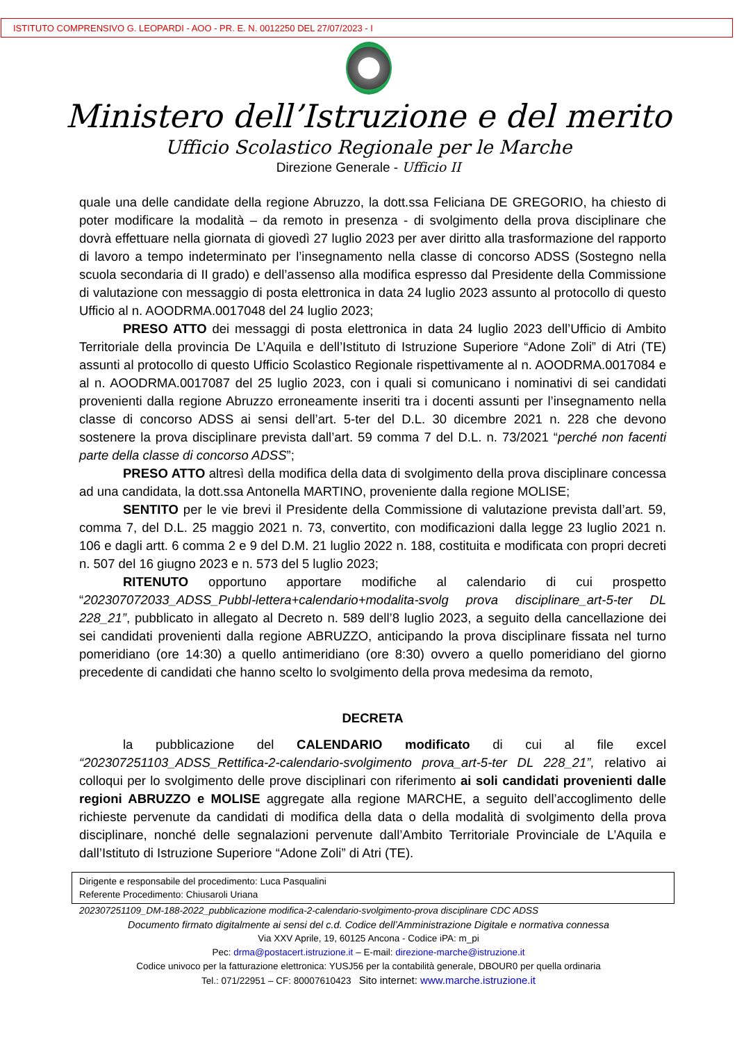ISTITUTO COMPRENSIVO G. LEOPARDI - AOO - PR. E. N. 0012250 DEL 27/07/2023 - I
Ministero dell’Istruzione e del merito
Ufficio Scolastico Regionale per le Marche
Direzione Generale - Ufficio II
quale una delle candidate della regione Abruzzo, la dott.ssa Feliciana DE GREGORIO, ha chiesto di poter modificare la modalità – da remoto in presenza - di svolgimento della prova disciplinare che dovrà effettuare nella giornata di giovedì 27 luglio 2023 per aver diritto alla trasformazione del rapporto di lavoro a tempo indeterminato per l’insegnamento nella classe di concorso ADSS (Sostegno nella scuola secondaria di II grado) e dell’assenso alla modifica espresso dal Presidente della Commissione di valutazione con messaggio di posta elettronica in data 24 luglio 2023 assunto al protocollo di questo Ufficio al n. AOODRMA.0017048 del 24 luglio 2023;
PRESO ATTO dei messaggi di posta elettronica in data 24 luglio 2023 dell’Ufficio di Ambito Territoriale della provincia De L’Aquila e dell’Istituto di Istruzione Superiore “Adone Zoli” di Atri (TE) assunti al protocollo di questo Ufficio Scolastico Regionale rispettivamente al n. AOODRMA.0017084 e al n. AOODRMA.0017087 del 25 luglio 2023, con i quali si comunicano i nominativi di sei candidati provenienti dalla regione Abruzzo erroneamente inseriti tra i docenti assunti per l’insegnamento nella classe di concorso ADSS ai sensi dell’art. 5-ter del D.L. 30 dicembre 2021 n. 228 che devono sostenere la prova disciplinare prevista dall’art. 59 comma 7 del D.L. n. 73/2021 “perché non facenti parte della classe di concorso ADSS”;
PRESO ATTO altresì della modifica della data di svolgimento della prova disciplinare concessa ad una candidata, la dott.ssa Antonella MARTINO, proveniente dalla regione MOLISE;
SENTITO per le vie brevi il Presidente della Commissione di valutazione prevista dall’art. 59, comma 7, del D.L. 25 maggio 2021 n. 73, convertito, con modificazioni dalla legge 23 luglio 2021 n. 106 e dagli artt. 6 comma 2 e 9 del D.M. 21 luglio 2022 n. 188, costituita e modificata con propri decreti n. 507 del 16 giugno 2023 e n. 573 del 5 luglio 2023;
RITENUTO opportuno apportare modifiche al calendario di cui prospetto “202307072033_ADSS_Pubbl-lettera+calendario+modalita-svolg prova disciplinare_art-5-ter DL 228_21”, pubblicato in allegato al Decreto n. 589 dell’8 luglio 2023, a seguito della cancellazione dei sei candidati provenienti dalla regione ABRUZZO, anticipando la prova disciplinare fissata nel turno pomeridiano (ore 14:30) a quello antimeridiano (ore 8:30) ovvero a quello pomeridiano del giorno precedente di candidati che hanno scelto lo svolgimento della prova medesima da remoto,
DECRETA
la pubblicazione del CALENDARIO modificato di cui al file excel “202307251103_ADSS_Rettifica-2-calendario-svolgimento prova_art-5-ter DL 228_21”, relativo ai colloqui per lo svolgimento delle prove disciplinari con riferimento ai soli candidati provenienti dalle regioni ABRUZZO e MOLISE aggregate alla regione MARCHE, a seguito dell’accoglimento delle richieste pervenute da candidati di modifica della data o della modalità di svolgimento della prova disciplinare, nonché delle segnalazioni pervenute dall’Ambito Territoriale Provinciale de L’Aquila e dall’Istituto di Istruzione Superiore “Adone Zoli” di Atri (TE).
Dirigente e responsabile del procedimento: Luca Pasqualini
Referente Procedimento: Chiusaroli Uriana
202307251109_DM-188-2022_pubblicazione modifica-2-calendario-svolgimento-prova disciplinare CDC ADSS
Documento firmato digitalmente ai sensi del c.d. Codice dell’Amministrazione Digitale e normativa connessa
Via XXV Aprile, 19, 60125 Ancona - Codice iPA: m_pi
Pec: drma@postacert.istruzione.it – E-mail: direzione-marche@istruzione.it
Codice univoco per la fatturazione elettronica: YUSJ56 per la contabilità generale, DBOUR0 per quella ordinaria
Tel.: 071/22951 – CF: 80007610423 Sito internet: www.marche.istruzione.it